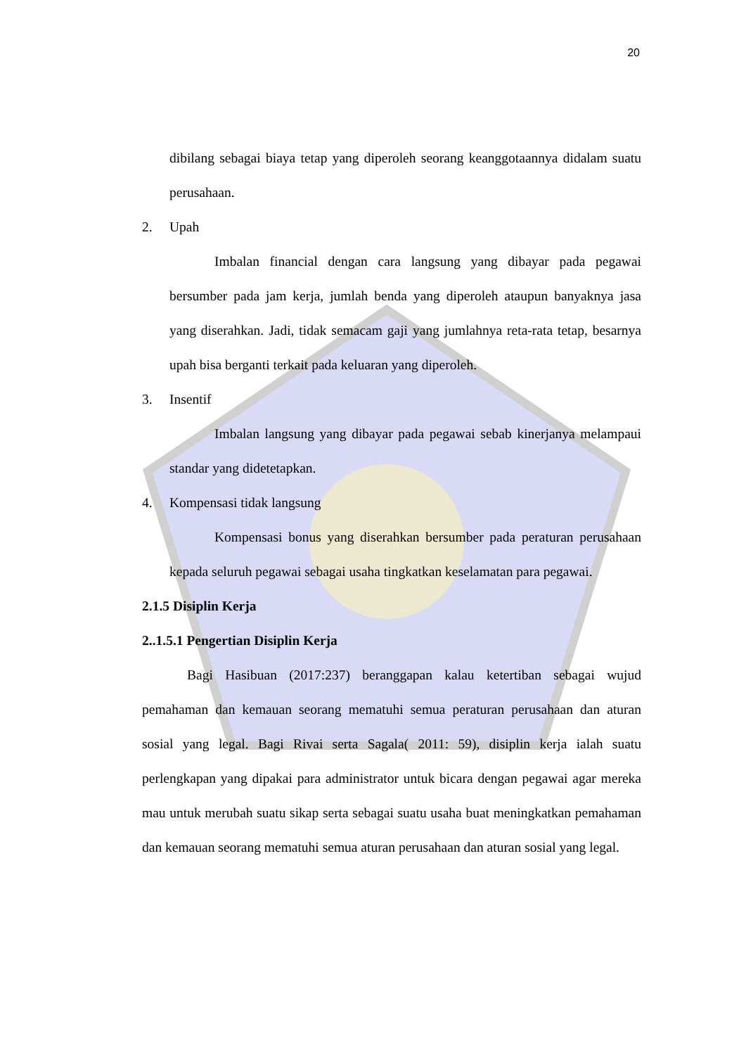20
dibilang sebagai biaya tetap yang diperoleh seorang keanggotaannya didalam suatu perusahaan.
2. Upah
Imbalan financial dengan cara langsung yang dibayar pada pegawai bersumber pada jam kerja, jumlah benda yang diperoleh ataupun banyaknya jasa yang diserahkan. Jadi, tidak semacam gaji yang jumlahnya reta-rata tetap, besarnya upah bisa berganti terkait pada keluaran yang diperoleh.
3. Insentif
Imbalan langsung yang dibayar pada pegawai sebab kinerjanya melampaui standar yang didetetapkan.
4. Kompensasi tidak langsung
Kompensasi bonus yang diserahkan bersumber pada peraturan perusahaan kepada seluruh pegawai sebagai usaha tingkatkan keselamatan para pegawai.
2.1.5 Disiplin Kerja
2..1.5.1 Pengertian Disiplin Kerja
Bagi Hasibuan (2017:237) beranggapan kalau ketertiban sebagai wujud pemahaman dan kemauan seorang mematuhi semua peraturan perusahaan dan aturan sosial yang legal. Bagi Rivai serta Sagala( 2011: 59), disiplin kerja ialah suatu perlengkapan yang dipakai para administrator untuk bicara dengan pegawai agar mereka mau untuk merubah suatu sikap serta sebagai suatu usaha buat meningkatkan pemahaman dan kemauan seorang mematuhi semua aturan perusahaan dan aturan sosial yang legal.